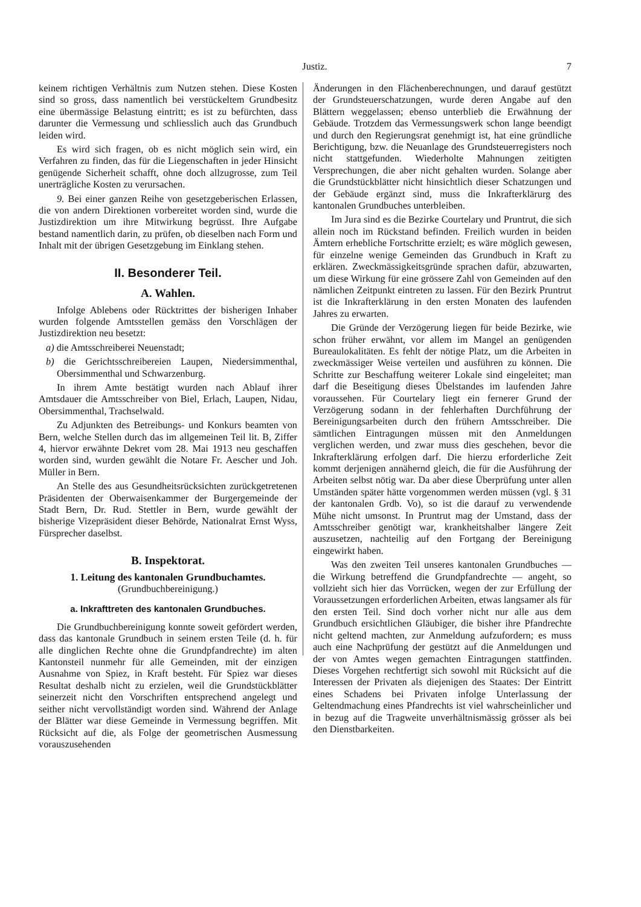Justiz. 7
keinem richtigen Verhältnis zum Nutzen stehen. Diese Kosten sind so gross, dass namentlich bei verstückeltem Grundbesitz eine übermässige Belastung eintritt; es ist zu befürchten, dass darunter die Vermessung und schliesslich auch das Grundbuch leiden wird.
Es wird sich fragen, ob es nicht möglich sein wird, ein Verfahren zu finden, das für die Liegenschaften in jeder Hinsicht genügende Sicherheit schafft, ohne doch allzugrosse, zum Teil unerträgliche Kosten zu verursachen.
9. Bei einer ganzen Reihe von gesetzgeberischen Erlassen, die von andern Direktionen vorbereitet worden sind, wurde die Justizdirektion um ihre Mitwirkung begrüsst. Ihre Aufgabe bestand namentlich darin, zu prüfen, ob dieselben nach Form und Inhalt mit der übrigen Gesetzgebung im Einklang stehen.
II. Besonderer Teil.
A. Wahlen.
Infolge Ablebens oder Rücktrittes der bisherigen Inhaber wurden folgende Amtsstellen gemäss den Vorschlägen der Justizdirektion neu besetzt:
a) die Amtsschreiberei Neuenstadt;
b) die Gerichtsschreibereien Laupen, Niedersimmenthal, Obersimmenthal und Schwarzenburg.
In ihrem Amte bestätigt wurden nach Ablauf ihrer Amtsdauer die Amtsschreiber von Biel, Erlach, Laupen, Nidau, Obersimmenthal, Trachselwald.
Zu Adjunkten des Betreibungs- und Konkurs beamten von Bern, welche Stellen durch das im allgemeinen Teil lit. B, Ziffer 4, hiervor erwähnte Dekret vom 28. Mai 1913 neu geschaffen worden sind, wurden gewählt die Notare Fr. Aescher und Joh. Müller in Bern.
An Stelle des aus Gesundheitsrücksichten zurückgetretenen Präsidenten der Oberwaisenkammer der Burgergemeinde der Stadt Bern, Dr. Rud. Stettler in Bern, wurde gewählt der bisherige Vizepräsident dieser Behörde, Nationalrat Ernst Wyss, Fürsprecher daselbst.
B. Inspektorat.
1. Leitung des kantonalen Grundbuchamtes.
(Grundbuchbereinigung.)
a. Inkrafttreten des kantonalen Grundbuches.
Die Grundbuchbereinigung konnte soweit gefördert werden, dass das kantonale Grundbuch in seinem ersten Teile (d. h. für alle dinglichen Rechte ohne die Grundpfandrechte) im alten Kantonsteil nunmehr für alle Gemeinden, mit der einzigen Ausnahme von Spiez, in Kraft besteht. Für Spiez war dieses Resultat deshalb nicht zu erzielen, weil die Grundstückblätter seinerzeit nicht den Vorschriften entsprechend angelegt und seither nicht vervollständigt worden sind. Während der Anlage der Blätter war diese Gemeinde in Vermessung begriffen. Mit Rücksicht auf die, als Folge der geometrischen Ausmessung vorauszusehenden
Änderungen in den Flächenberechnungen, und darauf gestützt der Grundsteuerschatzungen, wurde deren Angabe auf den Blättern weggelassen; ebenso unterblieb die Erwähnung der Gebäude. Trotzdem das Vermessungswerk schon lange beendigt und durch den Regierungsrat genehmigt ist, hat eine gründliche Berichtigung, bzw. die Neuanlage des Grundsteuerregisters noch nicht stattgefunden. Wiederholte Mahnungen zeitigten Versprechungen, die aber nicht gehalten wurden. Solange aber die Grundstückblätter nicht hinsichtlich dieser Schatzungen und der Gebäude ergänzt sind, muss die Inkrafterklärurg des kantonalen Grundbuches unterbleiben.
Im Jura sind es die Bezirke Courtelary und Pruntrut, die sich allein noch im Rückstand befinden. Freilich wurden in beiden Ämtern erhebliche Fortschritte erzielt; es wäre möglich gewesen, für einzelne wenige Gemeinden das Grundbuch in Kraft zu erklären. Zweckmässigkeitsgründe sprachen dafür, abzuwarten, um diese Wirkung für eine grössere Zahl von Gemeinden auf den nämlichen Zeitpunkt eintreten zu lassen. Für den Bezirk Pruntrut ist die Inkrafterklärung in den ersten Monaten des laufenden Jahres zu erwarten.
Die Gründe der Verzögerung liegen für beide Bezirke, wie schon früher erwähnt, vor allem im Mangel an genügenden Bureaulokalitäten. Es fehlt der nötige Platz, um die Arbeiten in zweckmässiger Weise verteilen und ausführen zu können. Die Schritte zur Beschaffung weiterer Lokale sind eingeleitet; man darf die Beseitigung dieses Übelstandes im laufenden Jahre voraussehen. Für Courtelary liegt ein fernerer Grund der Verzögerung sodann in der fehlerhaften Durchführung der Bereinigungsarbeiten durch den frühern Amtsschreiber. Die sämtlichen Eintragungen müssen mit den Anmeldungen verglichen werden, und zwar muss dies geschehen, bevor die Inkrafterklärung erfolgen darf. Die hierzu erforderliche Zeit kommt derjenigen annähernd gleich, die für die Ausführung der Arbeiten selbst nötig war. Da aber diese Überprüfung unter allen Umständen später hätte vorgenommen werden müssen (vgl. § 31 der kantonalen Grdb. Vo), so ist die darauf zu verwendende Mühe nicht umsonst. In Pruntrut mag der Umstand, dass der Amtsschreiber genötigt war, krankheitshalber längere Zeit auszusetzen, nachteilig auf den Fortgang der Bereinigung eingewirkt haben.
Was den zweiten Teil unseres kantonalen Grundbuches — die Wirkung betreffend die Grundpfandrechte — angeht, so vollzieht sich hier das Vorrücken, wegen der zur Erfüllung der Voraussetzungen erforderlichen Arbeiten, etwas langsamer als für den ersten Teil. Sind doch vorher nicht nur alle aus dem Grundbuch ersichtlichen Gläubiger, die bisher ihre Pfandrechte nicht geltend machten, zur Anmeldung aufzufordern; es muss auch eine Nachprüfung der gestützt auf die Anmeldungen und der von Amtes wegen gemachten Eintragungen stattfinden. Dieses Vorgehen rechtfertigt sich sowohl mit Rücksicht auf die Interessen der Privaten als diejenigen des Staates: Der Eintritt eines Schadens bei Privaten infolge Unterlassung der Geltendmachung eines Pfandrechts ist viel wahrscheinlicher und in bezug auf die Tragweite unverhältnismässig grösser als bei den Dienstbarkeiten.